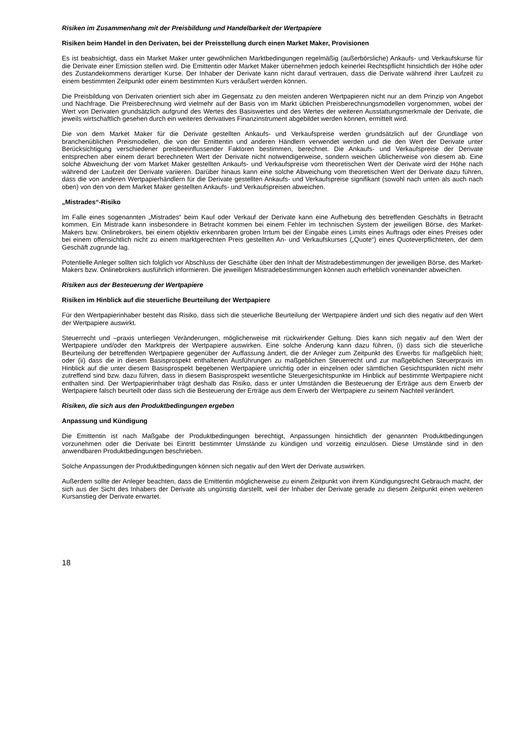Risiken im Zusammenhang mit der Preisbildung und Handelbarkeit der Wertpapiere
Risiken beim Handel in den Derivaten, bei der Preisstellung durch einen Market Maker, Provisionen
Es ist beabsichtigt, dass ein Market Maker unter gewöhnlichen Marktbedingungen regelmäßig (außerbörsliche) Ankaufs- und Verkaufskurse für die Derivate einer Emission stellen wird. Die Emittentin oder Market Maker übernehmen jedoch keinerlei Rechtspflicht hinsichtlich der Höhe oder des Zustandekommens derartiger Kurse. Der Inhaber der Derivate kann nicht darauf vertrauen, dass die Derivate während ihrer Laufzeit zu einem bestimmten Zeitpunkt oder einem bestimmten Kurs veräußert werden können.
Die Preisbildung von Derivaten orientiert sich aber im Gegensatz zu den meisten anderen Wertpapieren nicht nur an dem Prinzip von Angebot und Nachfrage. Die Preisberechnung wird vielmehr auf der Basis von im Markt üblichen Preisberechnungsmodellen vorgenommen, wobei der Wert von Derivaten grundsätzlich aufgrund des Wertes des Basiswertes und des Wertes der weiteren Ausstattungsmerkmale der Derivate, die jeweils wirtschaftlich gesehen durch ein weiteres derivatives Finanzinstrument abgebildet werden können, ermittelt wird.
Die von dem Market Maker für die Derivate gestellten Ankaufs- und Verkaufspreise werden grundsätzlich auf der Grundlage von branchenüblichen Preismodellen, die von der Emittentin und anderen Händlern verwendet werden und die den Wert der Derivate unter Berücksichtigung verschiedener preisbeeinflussender Faktoren bestimmen, berechnet. Die Ankaufs- und Verkaufspreise der Derivate entsprechen aber einem derart berechneten Wert der Derivate nicht notwendigerweise, sondern weichen üblicherweise von diesem ab. Eine solche Abweichung der vom Market Maker gestellten Ankaufs- und Verkaufspreise vom theoretischen Wert der Derivate wird der Höhe nach während der Laufzeit der Derivate variieren. Darüber hinaus kann eine solche Abweichung vom theoretischen Wert der Derivate dazu führen, dass die von anderen Wertpapierhändlern für die Derivate gestellten Ankaufs- und Verkaufspreise signifikant (sowohl nach unten als auch nach oben) von den von dem Market Maker gestellten Ankaufs- und Verkaufspreisen abweichen.
„Mistrades“-Risiko
Im Falle eines sogenannten „Mistrades“ beim Kauf oder Verkauf der Derivate kann eine Aufhebung des betreffenden Geschäfts in Betracht kommen. Ein Mistrade kann insbesondere in Betracht kommen bei einem Fehler im technischen System der jeweiligen Börse, des Market-Makers bzw. Onlinebrokers, bei einem objektiv erkennbaren groben Irrtum bei der Eingabe eines Limits eines Auftrags oder eines Preises oder bei einem offensichtlich nicht zu einem marktgerechten Preis gestellten An- und Verkaufskurses („Quote“) eines Quoteverpflichteten, der dem Geschäft zugrunde lag.
Potentielle Anleger sollten sich folglich vor Abschluss der Geschäfte über den Inhalt der Mistradebestimmungen der jeweiligen Börse, des Market-Makers bzw. Onlinebrokers ausführlich informieren. Die jeweiligen Mistradebestimmungen können auch erheblich voneinander abweichen.
Risiken aus der Besteuerung der Wertpapiere
Risiken im Hinblick auf die steuerliche Beurteilung der Wertpapiere
Für den Wertpapierinhaber besteht das Risiko, dass sich die steuerliche Beurteilung der Wertpapiere ändert und sich dies negativ auf den Wert der Wertpapiere auswirkt.
Steuerrecht und –praxis unterliegen Veränderungen, möglicherweise mit rückwirkender Geltung. Dies kann sich negativ auf den Wert der Wertpapiere und/oder den Marktpreis der Wertpapiere auswirken. Eine solche Änderung kann dazu führen, (i) dass sich die steuerliche Beurteilung der betreffenden Wertpapiere gegenüber der Auffassung ändert, die der Anleger zum Zeitpunkt des Erwerbs für maßgeblich hielt; oder (ii) dass die in diesem Basisprospekt enthaltenen Ausführungen zu maßgeblichen Steuerrecht und zur maßgeblichen Steuerpraxis im Hinblick auf die unter diesem Basisprospekt begebenen Wertpapiere unrichtig oder in einzelnen oder sämtlichen Gesichtspunkten nicht mehr zutreffend sind bzw. dazu führen, dass in diesem Basisprospekt wesentliche Steuergesichtspunkte im Hinblick auf bestimmte Wertpapiere nicht enthalten sind. Der Wertpapierinhaber trägt deshalb das Risiko, dass er unter Umständen die Besteuerung der Erträge aus dem Erwerb der Wertpapiere falsch beurteilt oder dass sich die Besteuerung der Erträge aus dem Erwerb der Wertpapiere zu seinem Nachteil verändert.
Risiken, die sich aus den Produktbedingungen ergeben
Anpassung und Kündigung
Die Emittentin ist nach Maßgabe der Produktbedingungen berechtigt, Anpassungen hinsichtlich der genannten Produktbedingungen vorzunehmen oder die Derivate bei Eintritt bestimmter Umstände zu kündigen und vorzeitig einzulösen. Diese Umstände sind in den anwendbaren Produktbedingungen beschrieben.
Solche Anpassungen der Produktbedingungen können sich negativ auf den Wert der Derivate auswirken.
Außerdem sollte der Anleger beachten, dass die Emittentin möglicherweise zu einem Zeitpunkt von ihrem Kündigungsrecht Gebrauch macht, der sich aus der Sicht des Inhabers der Derivate als ungünstig darstellt, weil der Inhaber der Derivate gerade zu diesem Zeitpunkt einen weiteren Kursanstieg der Derivate erwartet.
18